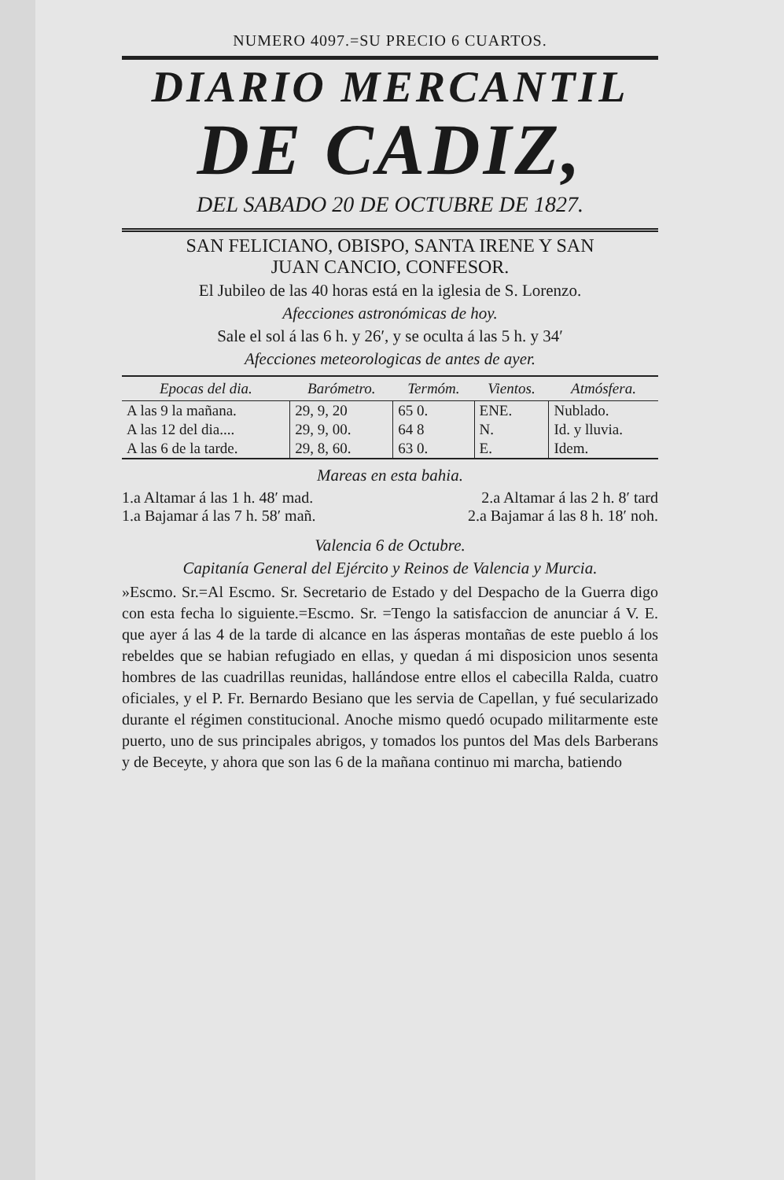NUMERO 4097.=SU PRECIO 6 CUARTOS.
DIARIO MERCANTIL
DE CADIZ,
DEL SABADO 20 DE OCTUBRE DE 1827.
SAN FELICIANO, OBISPO, SANTA IRENE Y SAN
JUAN CANCIO, CONFESOR.
El Jubileo de las 40 horas está en la iglesia de S. Lorenzo.
Afecciones astronómicas de hoy.
Sale el sol á las 6 h. y 26′, y se oculta á las 5 h. y 34′
Afecciones meteorologicas de antes de ayer.
| Epocas del dia. | Barómetro. | Termóm. | Vientos. | Atmósfera. |
| --- | --- | --- | --- | --- |
| A las 9 la mañana. | 29, 9, 20 | 65 0. | ENE. | Nublado. |
| A las 12 del dia.... | 29, 9, 00. | 64 8 | N. | Id. y lluvia. |
| A las 6 de la tarde. | 29, 8, 60. | 63 0. | E. | Idem. |
Mareas en esta bahia.
1.a Altamar á las 1 h. 48′ mad. 2.a Altamar á las 2 h. 8′ tard
1.a Bajamar á las 7 h. 58′ mañ. 2.a Bajamar á las 8 h. 18′ noh.
Valencia 6 de Octubre.
Capitanía General del Ejército y Reinos de Valencia y Murcia.
»Escmo. Sr.=Al Escmo. Sr. Secretario de Estado y del Despacho de la Guerra digo con esta fecha lo siguiente.=Escmo. Sr. =Tengo la satisfaccion de anunciar á V. E. que ayer á las 4 de la tarde di alcance en las ásperas montañas de este pueblo á los rebeldes que se habian refugiado en ellas, y quedan á mi disposicion unos sesenta hombres de las cuadrillas reunidas, hallándose entre ellos el cabecilla Ralda, cuatro oficiales, y el P. Fr. Bernardo Besiano que les servia de Capellan, y fué secularizado durante el régimen constitucional. Anoche mismo quedó ocupado militarmente este puerto, uno de sus principales abrigos, y tomados los puntos del Mas dels Barberans y de Beceyte, y ahora que son las 6 de la mañana continuo mi marcha, batiendo